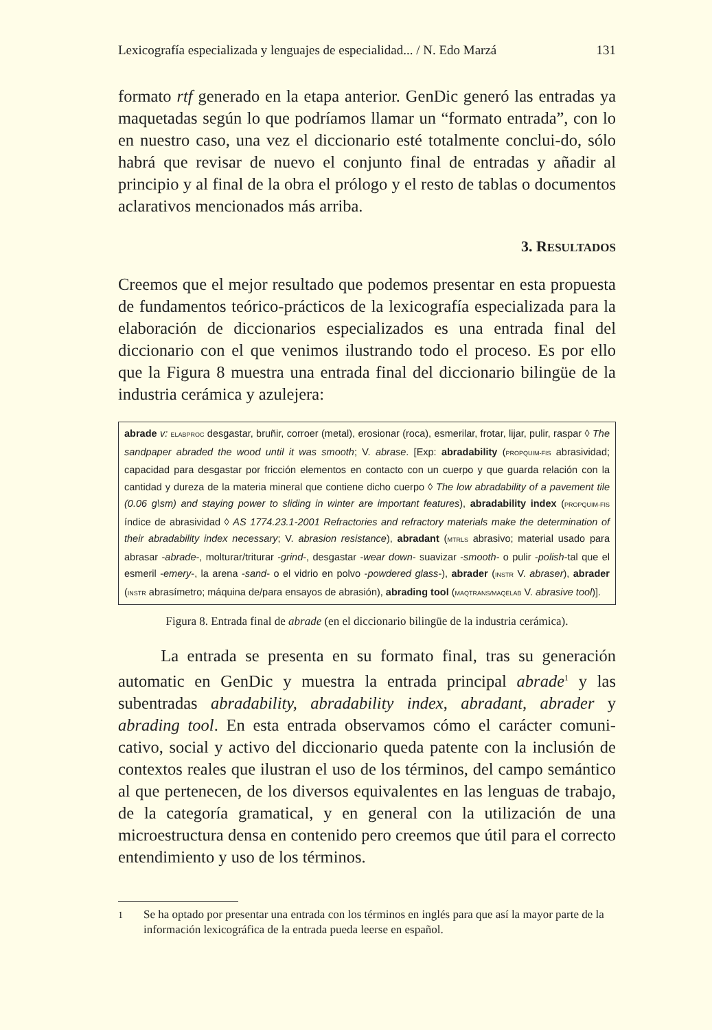Lexicografía especializada y lenguajes de especialidad... / N. Edo Marzá 131
formato rtf generado en la etapa anterior. GenDic generó las entradas ya maquetadas según lo que podríamos llamar un “formato entrada”, con lo en nuestro caso, una vez el diccionario esté totalmente conclui-do, sólo habrá que revisar de nuevo el conjunto final de entradas y añadir al principio y al final de la obra el prólogo y el resto de tablas o documentos aclarativos mencionados más arriba.
3. RESULTADOS
Creemos que el mejor resultado que podemos presentar en esta propuesta de fundamentos teórico-prácticos de la lexicografía especializada para la elaboración de diccionarios especializados es una entrada final del diccionario con el que venimos ilustrando todo el proceso. Es por ello que la Figura 8 muestra una entrada final del diccionario bilingüe de la industria cerámica y azulejera:
abrade v: ELABPROC desgastar, bruñir, corroer (metal), erosionar (roca), esmerilar, frotar, lijar, pulir, raspar ◊ The sandpaper abraded the wood until it was smooth; V. abrase. [Exp: abradability (PROPQUIM-FIS abrasividad; capacidad para desgastar por fricción elementos en contacto con un cuerpo y que guarda relación con la cantidad y dureza de la materia mineral que contiene dicho cuerpo ◊ The low abradability of a pavement tile (0.06 g\sm) and staying power to sliding in winter are important features), abradability index (PROPQUIM-FIS índice de abrasividad ◊ AS 1774.23.1-2001 Refractories and refractory materials make the determination of their abradability index necessary; V. abrasion resistance), abradant (MTRLS abrasivo; material usado para abrasar -abrade-, molturar/triturar -grind-, desgastar -wear down- suavizar -smooth- o pulir -polish-tal que el esmeril -emery-, la arena -sand- o el vidrio en polvo -powdered glass-), abrader (INSTR V. abraser), abrader (INSTR abrasímetro; máquina de/para ensayos de abrasión), abrading tool (MAQTRANS/MAQELAB V. abrasive tool)].
Figura 8. Entrada final de abrade (en el diccionario bilingüe de la industria cerámica).
La entrada se presenta en su formato final, tras su generación automatic en GenDic y muestra la entrada principal abrade<sup>1</sup> y las subentradas abradability, abradability index, abradant, abrader y abrading tool. En esta entrada observamos cómo el carácter comuni-cativo, social y activo del diccionario queda patente con la inclusión de contextos reales que ilustran el uso de los términos, del campo semántico al que pertenecen, de los diversos equivalentes en las lenguas de trabajo, de la categoría gramatical, y en general con la utilización de una microestructura densa en contenido pero creemos que útil para el correcto entendimiento y uso de los términos.
<sup>1</sup> Se ha optado por presentar una entrada con los términos en inglés para que así la mayor parte de la información lexicográfica de la entrada pueda leerse en español.